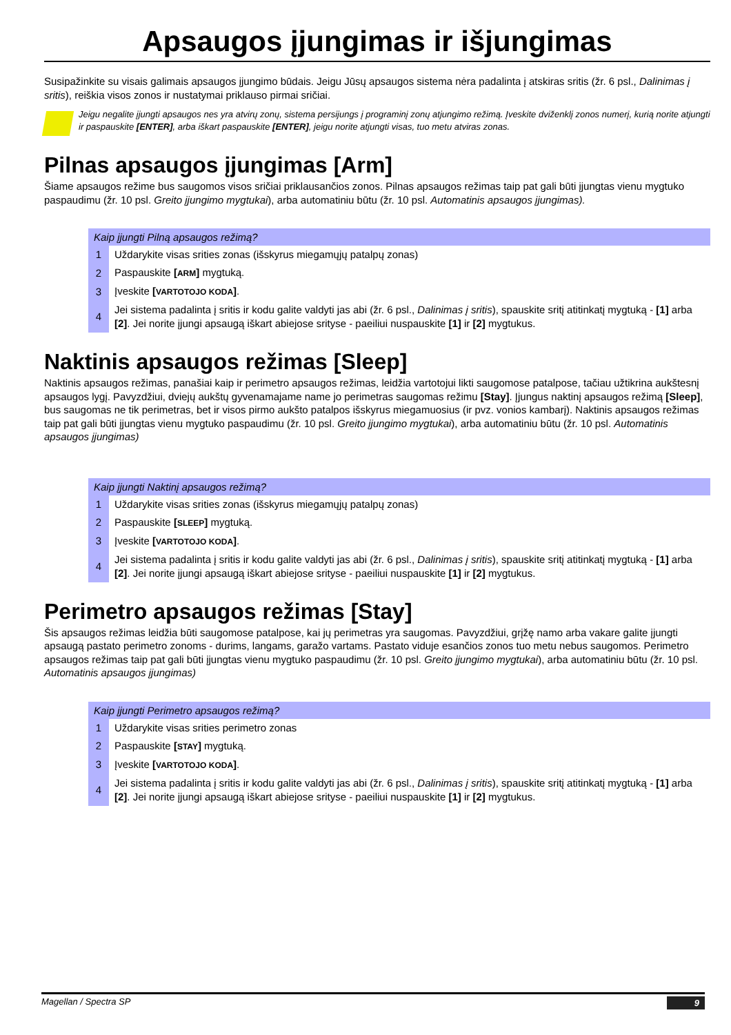Apsaugos įjungimas ir išjungimas
Susipažinkite su visais galimais apsaugos įjungimo būdais. Jeigu Jūsų apsaugos sistema nėra padalinta į atskiras sritis (žr. 6 psl., Dalinimas į sritis), reiškia visos zonos ir nustatymai priklauso pirmai sričiai.
Jeigu negalite įjungti apsaugos nes yra atvirų zonų, sistema persijungs į programinį zonų atjungimo režimą. Įveskite dviženklį zonos numerį, kurią norite atjungti ir paspauskite [ENTER], arba iškart paspauskite [ENTER], jeigu norite atjungti visas, tuo metu atviras zonas.
Pilnas apsaugos įjungimas [Arm]
Šiame apsaugos režime bus saugomos visos sričiai priklausančios zonos. Pilnas apsaugos režimas taip pat gali būti įjungtas vienu mygtuko paspaudimu (žr. 10 psl. Greito įjungimo mygtukai), arba automatiniu būtu (žr. 10 psl. Automatinis apsaugos įjungimas).
| Kaip įjungti Pilną apsaugos režimą? | |
| --- | --- |
| 1 | Uždarykite visas srities zonas (išskyrus miegamųjų patalpų zonas) |
| 2 | Paspauskite [ ARM ] mygtuką. |
| 3 | Įveskite [ VARTOTOJO KODA ] . |
| 4 | Jei sistema padalinta į sritis ir kodu galite valdyti jas abi (žr. 6 psl., Dalinimas į sritis ), spauskite sritį atitinkatį mygtuką - [1] arba [2] . Jei norite įjungi apsaugą iškart abiejose srityse - paeiliui nuspauskite [1] ir [2] mygtukus. |
Naktinis apsaugos režimas [Sleep]
Naktinis apsaugos režimas, panašiai kaip ir perimetro apsaugos režimas, leidžia vartotojui likti saugomose patalpose, tačiau užtikrina aukštesnį apsaugos lygį. Pavyzdžiui, dviejų aukštų gyvenamajame name jo perimetras saugomas režimu [Stay]. Įjungus naktinį apsaugos režimą [Sleep], bus saugomas ne tik perimetras, bet ir visos pirmo aukšto patalpos išskyrus miegamuosius (ir pvz. vonios kambarį). Naktinis apsaugos režimas taip pat gali būti įjungtas vienu mygtuko paspaudimu (žr. 10 psl. Greito įjungimo mygtukai), arba automatiniu būtu (žr. 10 psl. Automatinis apsaugos įjungimas)
| Kaip įjungti Naktinį apsaugos režimą? | |
| --- | --- |
| 1 | Uždarykite visas srities zonas (išskyrus miegamųjų patalpų zonas) |
| 2 | Paspauskite [ SLEEP ] mygtuką. |
| 3 | Įveskite [ VARTOTOJO KODA ] . |
| 4 | Jei sistema padalinta į sritis ir kodu galite valdyti jas abi (žr. 6 psl., Dalinimas į sritis ), spauskite sritį atitinkatį mygtuką - [1] arba [2] . Jei norite įjungi apsaugą iškart abiejose srityse - paeiliui nuspauskite [1] ir [2] mygtukus. |
Perimetro apsaugos režimas [Stay]
Šis apsaugos režimas leidžia būti saugomose patalpose, kai jų perimetras yra saugomas. Pavyzdžiui, grįžę namo arba vakare galite įjungti apsaugą pastato perimetro zonoms - durims, langams, garažo vartams. Pastato viduje esančios zonos tuo metu nebus saugomos. Perimetro apsaugos režimas taip pat gali būti įjungtas vienu mygtuko paspaudimu (žr. 10 psl. Greito įjungimo mygtukai), arba automatiniu būtu (žr. 10 psl. Automatinis apsaugos įjungimas)
| Kaip įjungti Perimetro apsaugos režimą? | |
| --- | --- |
| 1 | Uždarykite visas srities perimetro zonas |
| 2 | Paspauskite [ STAY ] mygtuką. |
| 3 | Įveskite [ VARTOTOJO KODA ] . |
| 4 | Jei sistema padalinta į sritis ir kodu galite valdyti jas abi (žr. 6 psl., Dalinimas į sritis ), spauskite sritį atitinkatį mygtuką - [1] arba [2] . Jei norite įjungi apsaugą iškart abiejose srityse - paeiliui nuspauskite [1] ir [2] mygtukus. |
Magellan / Spectra SP 9